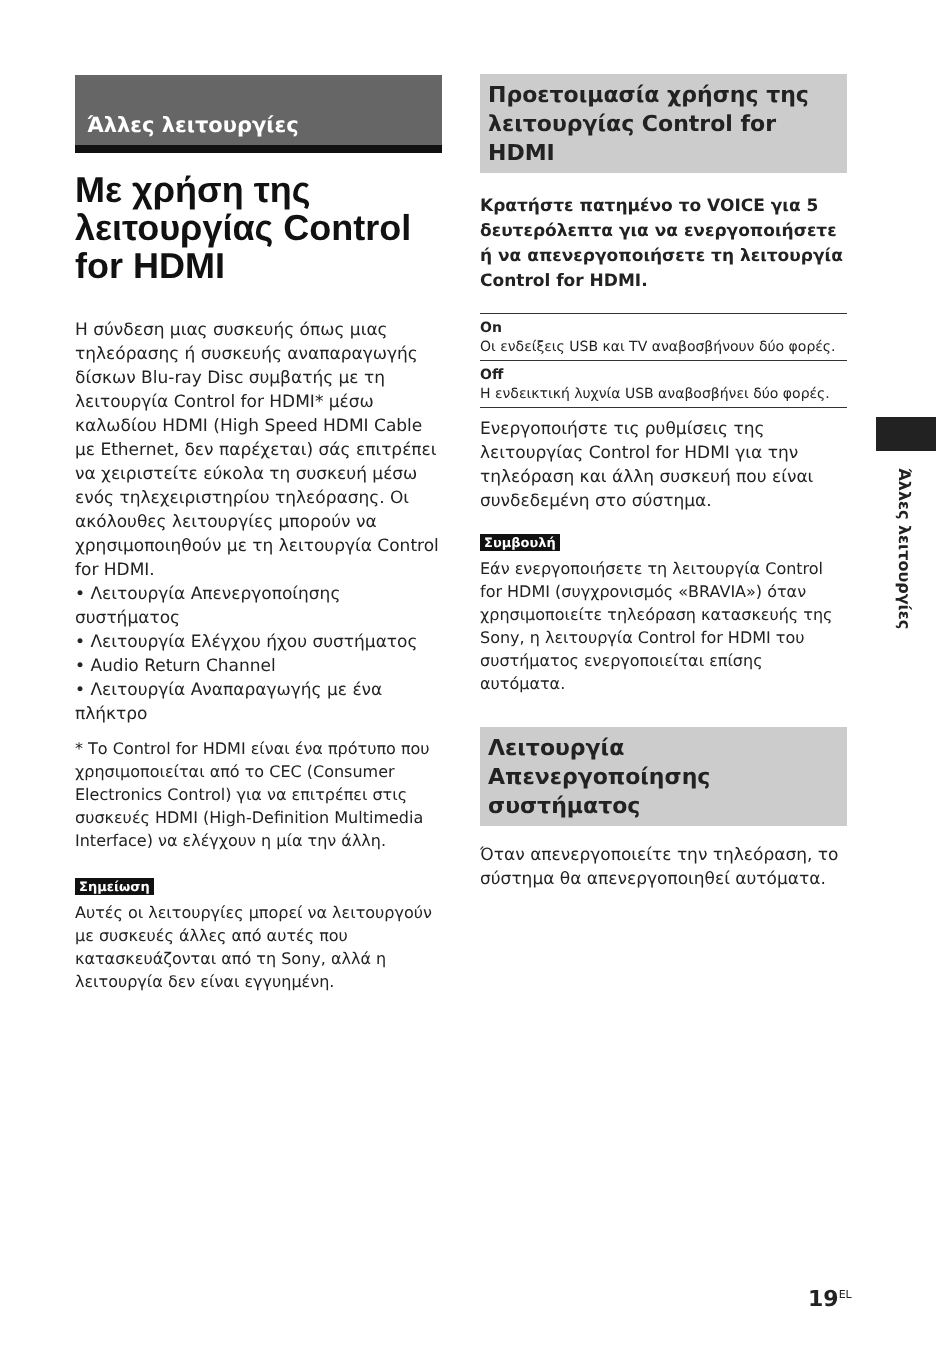Άλλες λειτουργίες
Με χρήση της λειτουργίας Control for HDMI
Η σύνδεση μιας συσκευής όπως μιας τηλεόρασης ή συσκευής αναπαραγωγής δίσκων Blu-ray Disc συμβατής με τη λειτουργία Control for HDMI* μέσω καλωδίου HDMI (High Speed HDMI Cable με Ethernet, δεν παρέχεται) σάς επιτρέπει να χειριστείτε εύκολα τη συσκευή μέσω ενός τηλεχειριστηρίου τηλεόρασης. Οι ακόλουθες λειτουργίες μπορούν να χρησιμοποιηθούν με τη λειτουργία Control for HDMI.
• Λειτουργία Απενεργοποίησης συστήματος
• Λειτουργία Ελέγχου ήχου συστήματος
• Audio Return Channel
• Λειτουργία Αναπαραγωγής με ένα πλήκτρο
* Το Control for HDMI είναι ένα πρότυπο που χρησιμοποιείται από το CEC (Consumer Electronics Control) για να επιτρέπει στις συσκευές HDMI (High-Definition Multimedia Interface) να ελέγχουν η μία την άλλη.
Σημείωση
Αυτές οι λειτουργίες μπορεί να λειτουργούν με συσκευές άλλες από αυτές που κατασκευάζονται από τη Sony, αλλά η λειτουργία δεν είναι εγγυημένη.
Προετοιμασία χρήσης της λειτουργίας Control for HDMI
Κρατήστε πατημένο το VOICE για 5 δευτερόλεπτα για να ενεργοποιήσετε ή να απενεργοποιήσετε τη λειτουργία Control for HDMI.
On
Οι ενδείξεις USB και TV αναβοσβήνουν δύο φορές.
Off
Η ενδεικτική λυχνία USB αναβοσβήνει δύο φορές.
Ενεργοποιήστε τις ρυθμίσεις της λειτουργίας Control for HDMI για την τηλεόραση και άλλη συσκευή που είναι συνδεδεμένη στο σύστημα.
Συμβουλή
Εάν ενεργοποιήσετε τη λειτουργία Control for HDMI (συγχρονισμός «BRAVIA») όταν χρησιμοποιείτε τηλεόραση κατασκευής της Sony, η λειτουργία Control for HDMI του συστήματος ενεργοποιείται επίσης αυτόματα.
Λειτουργία Απενεργοποίησης συστήματος
Όταν απενεργοποιείτε την τηλεόραση, το σύστημα θα απενεργοποιηθεί αυτόματα.
Άλλες λειτουργίες
19<sup>EL</sup>